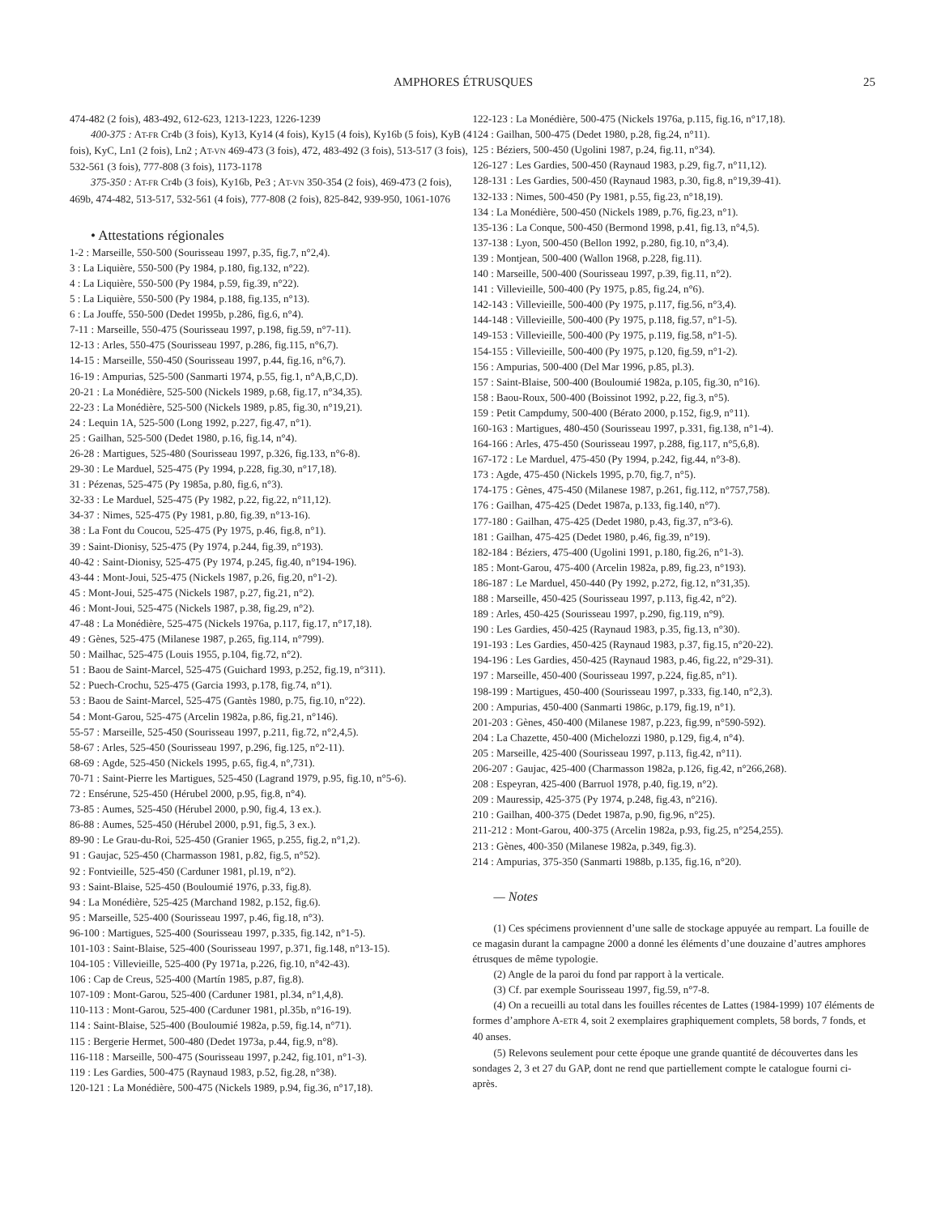AMPHORES ÉTRUSQUES 25
474-482 (2 fois), 483-492, 612-623, 1213-1223, 1226-1239
400-375 : AT-FR Cr4b (3 fois), Ky13, Ky14 (4 fois), Ky15 (4 fois), Ky16b (5 fois), KyB (4 fois), KyC, Ln1 (2 fois), Ln2 ; AT-VN 469-473 (3 fois), 472, 483-492 (3 fois), 513-517 (3 fois), 532-561 (3 fois), 777-808 (3 fois), 1173-1178
375-350 : AT-FR Cr4b (3 fois), Ky16b, Pe3 ; AT-VN 350-354 (2 fois), 469-473 (2 fois), 469b, 474-482, 513-517, 532-561 (4 fois), 777-808 (2 fois), 825-842, 939-950, 1061-1076
• Attestations régionales
1-2 : Marseille, 550-500 (Sourisseau 1997, p.35, fig.7, n°2,4).
3 : La Liquière, 550-500 (Py 1984, p.180, fig.132, n°22).
4 : La Liquière, 550-500 (Py 1984, p.59, fig.39, n°22).
5 : La Liquière, 550-500 (Py 1984, p.188, fig.135, n°13).
6 : La Jouffe, 550-500 (Dedet 1995b, p.286, fig.6, n°4).
7-11 : Marseille, 550-475 (Sourisseau 1997, p.198, fig.59, n°7-11).
12-13 : Arles, 550-475 (Sourisseau 1997, p.286, fig.115, n°6,7).
14-15 : Marseille, 550-450 (Sourisseau 1997, p.44, fig.16, n°6,7).
16-19 : Ampurias, 525-500 (Sanmarti 1974, p.55, fig.1, n°A,B,C,D).
20-21 : La Monédière, 525-500 (Nickels 1989, p.68, fig.17, n°34,35).
22-23 : La Monédière, 525-500 (Nickels 1989, p.85, fig.30, n°19,21).
24 : Lequin 1A, 525-500 (Long 1992, p.227, fig.47, n°1).
25 : Gailhan, 525-500 (Dedet 1980, p.16, fig.14, n°4).
26-28 : Martigues, 525-480 (Sourisseau 1997, p.326, fig.133, n°6-8).
29-30 : Le Marduel, 525-475 (Py 1994, p.228, fig.30, n°17,18).
31 : Pézenas, 525-475 (Py 1985a, p.80, fig.6, n°3).
32-33 : Le Marduel, 525-475 (Py 1982, p.22, fig.22, n°11,12).
34-37 : Nimes, 525-475 (Py 1981, p.80, fig.39, n°13-16).
38 : La Font du Coucou, 525-475 (Py 1975, p.46, fig.8, n°1).
39 : Saint-Dionisy, 525-475 (Py 1974, p.244, fig.39, n°193).
40-42 : Saint-Dionisy, 525-475 (Py 1974, p.245, fig.40, n°194-196).
43-44 : Mont-Joui, 525-475 (Nickels 1987, p.26, fig.20, n°1-2).
45 : Mont-Joui, 525-475 (Nickels 1987, p.27, fig.21, n°2).
46 : Mont-Joui, 525-475 (Nickels 1987, p.38, fig.29, n°2).
47-48 : La Monédière, 525-475 (Nickels 1976a, p.117, fig.17, n°17,18).
49 : Gènes, 525-475 (Milanese 1987, p.265, fig.114, n°799).
50 : Mailhac, 525-475 (Louis 1955, p.104, fig.72, n°2).
51 : Baou de Saint-Marcel, 525-475 (Guichard 1993, p.252, fig.19, n°311).
52 : Puech-Crochu, 525-475 (Garcia 1993, p.178, fig.74, n°1).
53 : Baou de Saint-Marcel, 525-475 (Gantès 1980, p.75, fig.10, n°22).
54 : Mont-Garou, 525-475 (Arcelin 1982a, p.86, fig.21, n°146).
55-57 : Marseille, 525-450 (Sourisseau 1997, p.211, fig.72, n°2,4,5).
58-67 : Arles, 525-450 (Sourisseau 1997, p.296, fig.125, n°2-11).
68-69 : Agde, 525-450 (Nickels 1995, p.65, fig.4, n°,731).
70-71 : Saint-Pierre les Martigues, 525-450 (Lagrand 1979, p.95, fig.10, n°5-6).
72 : Ensérune, 525-450 (Hérubel 2000, p.95, fig.8, n°4).
73-85 : Aumes, 525-450 (Hérubel 2000, p.90, fig.4, 13 ex.).
86-88 : Aumes, 525-450 (Hérubel 2000, p.91, fig.5, 3 ex.).
89-90 : Le Grau-du-Roi, 525-450 (Granier 1965, p.255, fig.2, n°1,2).
91 : Gaujac, 525-450 (Charmasson 1981, p.82, fig.5, n°52).
92 : Fontvieille, 525-450 (Carduner 1981, pl.19, n°2).
93 : Saint-Blaise, 525-450 (Bouloumié 1976, p.33, fig.8).
94 : La Monédière, 525-425 (Marchand 1982, p.152, fig.6).
95 : Marseille, 525-400 (Sourisseau 1997, p.46, fig.18, n°3).
96-100 : Martigues, 525-400 (Sourisseau 1997, p.335, fig.142, n°1-5).
101-103 : Saint-Blaise, 525-400 (Sourisseau 1997, p.371, fig.148, n°13-15).
104-105 : Villevieille, 525-400 (Py 1971a, p.226, fig.10, n°42-43).
106 : Cap de Creus, 525-400 (Martín 1985, p.87, fig.8).
107-109 : Mont-Garou, 525-400 (Carduner 1981, pl.34, n°1,4,8).
110-113 : Mont-Garou, 525-400 (Carduner 1981, pl.35b, n°16-19).
114 : Saint-Blaise, 525-400 (Bouloumié 1982a, p.59, fig.14, n°71).
115 : Bergerie Hermet, 500-480 (Dedet 1973a, p.44, fig.9, n°8).
116-118 : Marseille, 500-475 (Sourisseau 1997, p.242, fig.101, n°1-3).
119 : Les Gardies, 500-475 (Raynaud 1983, p.52, fig.28, n°38).
120-121 : La Monédière, 500-475 (Nickels 1989, p.94, fig.36, n°17,18).
122-123 : La Monédière, 500-475 (Nickels 1976a, p.115, fig.16, n°17,18).
124 : Gailhan, 500-475 (Dedet 1980, p.28, fig.24, n°11).
125 : Béziers, 500-450 (Ugolini 1987, p.24, fig.11, n°34).
126-127 : Les Gardies, 500-450 (Raynaud 1983, p.29, fig.7, n°11,12).
128-131 : Les Gardies, 500-450 (Raynaud 1983, p.30, fig.8, n°19,39-41).
132-133 : Nimes, 500-450 (Py 1981, p.55, fig.23, n°18,19).
134 : La Monédière, 500-450 (Nickels 1989, p.76, fig.23, n°1).
135-136 : La Conque, 500-450 (Bermond 1998, p.41, fig.13, n°4,5).
137-138 : Lyon, 500-450 (Bellon 1992, p.280, fig.10, n°3,4).
139 : Montjean, 500-400 (Wallon 1968, p.228, fig.11).
140 : Marseille, 500-400 (Sourisseau 1997, p.39, fig.11, n°2).
141 : Villevieille, 500-400 (Py 1975, p.85, fig.24, n°6).
142-143 : Villevieille, 500-400 (Py 1975, p.117, fig.56, n°3,4).
144-148 : Villevieille, 500-400 (Py 1975, p.118, fig.57, n°1-5).
149-153 : Villevieille, 500-400 (Py 1975, p.119, fig.58, n°1-5).
154-155 : Villevieille, 500-400 (Py 1975, p.120, fig.59, n°1-2).
156 : Ampurias, 500-400 (Del Mar 1996, p.85, pl.3).
157 : Saint-Blaise, 500-400 (Bouloumié 1982a, p.105, fig.30, n°16).
158 : Baou-Roux, 500-400 (Boissinot 1992, p.22, fig.3, n°5).
159 : Petit Campdumy, 500-400 (Bérato 2000, p.152, fig.9, n°11).
160-163 : Martigues, 480-450 (Sourisseau 1997, p.331, fig.138, n°1-4).
164-166 : Arles, 475-450 (Sourisseau 1997, p.288, fig.117, n°5,6,8).
167-172 : Le Marduel, 475-450 (Py 1994, p.242, fig.44, n°3-8).
173 : Agde, 475-450 (Nickels 1995, p.70, fig.7, n°5).
174-175 : Gènes, 475-450 (Milanese 1987, p.261, fig.112, n°757,758).
176 : Gailhan, 475-425 (Dedet 1987a, p.133, fig.140, n°7).
177-180 : Gailhan, 475-425 (Dedet 1980, p.43, fig.37, n°3-6).
181 : Gailhan, 475-425 (Dedet 1980, p.46, fig.39, n°19).
182-184 : Béziers, 475-400 (Ugolini 1991, p.180, fig.26, n°1-3).
185 : Mont-Garou, 475-400 (Arcelin 1982a, p.89, fig.23, n°193).
186-187 : Le Marduel, 450-440 (Py 1992, p.272, fig.12, n°31,35).
188 : Marseille, 450-425 (Sourisseau 1997, p.113, fig.42, n°2).
189 : Arles, 450-425 (Sourisseau 1997, p.290, fig.119, n°9).
190 : Les Gardies, 450-425 (Raynaud 1983, p.35, fig.13, n°30).
191-193 : Les Gardies, 450-425 (Raynaud 1983, p.37, fig.15, n°20-22).
194-196 : Les Gardies, 450-425 (Raynaud 1983, p.46, fig.22, n°29-31).
197 : Marseille, 450-400 (Sourisseau 1997, p.224, fig.85, n°1).
198-199 : Martigues, 450-400 (Sourisseau 1997, p.333, fig.140, n°2,3).
200 : Ampurias, 450-400 (Sanmarti 1986c, p.179, fig.19, n°1).
201-203 : Gènes, 450-400 (Milanese 1987, p.223, fig.99, n°590-592).
204 : La Chazette, 450-400 (Michelozzi 1980, p.129, fig.4, n°4).
205 : Marseille, 425-400 (Sourisseau 1997, p.113, fig.42, n°11).
206-207 : Gaujac, 425-400 (Charmasson 1982a, p.126, fig.42, n°266,268).
208 : Espeyran, 425-400 (Barruol 1978, p.40, fig.19, n°2).
209 : Mauressip, 425-375 (Py 1974, p.248, fig.43, n°216).
210 : Gailhan, 400-375 (Dedet 1987a, p.90, fig.96, n°25).
211-212 : Mont-Garou, 400-375 (Arcelin 1982a, p.93, fig.25, n°254,255).
213 : Gènes, 400-350 (Milanese 1982a, p.349, fig.3).
214 : Ampurias, 375-350 (Sanmarti 1988b, p.135, fig.16, n°20).
— Notes
(1) Ces spécimens proviennent d’une salle de stockage appuyée au rempart. La fouille de ce magasin durant la campagne 2000 a donné les éléments d’une douzaine d’autres amphores étrusques de même typologie.
(2) Angle de la paroi du fond par rapport à la verticale.
(3) Cf. par exemple Sourisseau 1997, fig.59, n°7-8.
(4) On a recueilli au total dans les fouilles récentes de Lattes (1984-1999) 107 éléments de formes d’amphore A-ETR 4, soit 2 exemplaires graphiquement complets, 58 bords, 7 fonds, et 40 anses.
(5) Relevons seulement pour cette époque une grande quantité de découvertes dans les sondages 2, 3 et 27 du GAP, dont ne rend que partiellement compte le catalogue fourni ci-après.